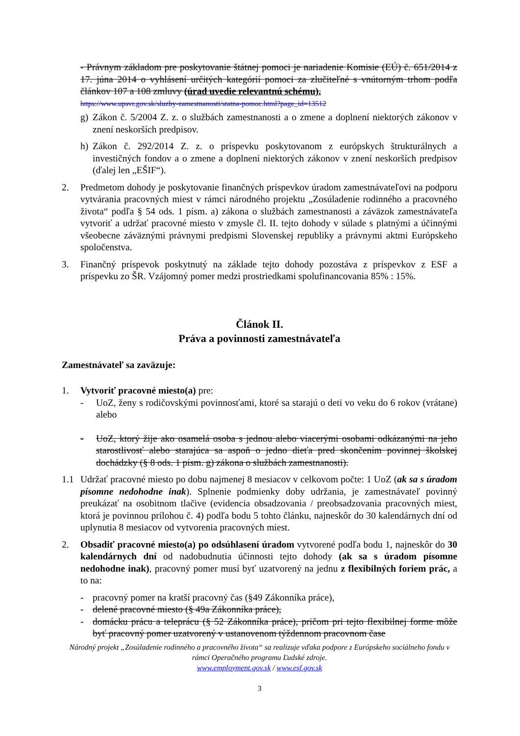- Právnym základom pre poskytovanie štátnej pomoci je nariadenie Komisie (EÚ) č. 651/2014 z 17. júna 2014 o vyhlásení určitých kategórií pomoci za zlučiteľné s vnútorným trhom podľa článkov 107 a 108 zmluvy (úrad uvedie relevantnú schému).
https://www.upsvr.gov.sk/sluzby-zamestnanosti/statna-pomoc.html?page_id=13512
g) Zákon č. 5/2004 Z. z. o službách zamestnanosti a o zmene a doplnení niektorých zákonov v znení neskorších predpisov.
h) Zákon č. 292/2014 Z. z. o príspevku poskytovanom z európskych štrukturálnych a investičných fondov a o zmene a doplnení niektorých zákonov v znení neskorších predpisov (ďalej len „EŠIF“).
2. Predmetom dohody je poskytovanie finančných príspevkov úradom zamestnávateľovi na podporu vytvárania pracovných miest v rámci národného projektu „Zosúladenie rodinného a pracovného života“ podľa § 54 ods. 1 písm. a) zákona o službách zamestnanosti a záväzok zamestnávateľa vytvoriť a udržať pracovné miesto v zmysle čl. II. tejto dohody v súlade s platnými a účinnými všeobecne záväznými právnymi predpismi Slovenskej republiky a právnymi aktmi Európskeho spoločenstva.
3. Finančný príspevok poskytnutý na základe tejto dohody pozostáva z príspevkov z ESF a príspevku zo ŠR. Vzájomný pomer medzi prostriedkami spolufinancovania 85% : 15%.
Článok II.
Práva a povinnosti zamestnávateľa
Zamestnávateľ sa zaväzuje:
1. Vytvoriť pracovné miesto(a) pre:
- UoZ, ženy s rodičovskými povinnosťami, ktoré sa starajú o deti vo veku do 6 rokov (vrátane) alebo
- UoZ, ktorý žije ako osamelá osoba s jednou alebo viacerými osobami odkázanými na jeho starostlivosť alebo starajúca sa aspoň o jedno dieťa pred skončením povinnej školskej dochádzky (§ 8 ods. 1 písm. g) zákona o službách zamestnanosti).
1.1 Udržať pracovné miesto po dobu najmenej 8 mesiacov v celkovom počte: 1 UoZ (ak sa s úradom písomne nedohodne inak). Splnenie podmienky doby udržania, je zamestnávateľ povinný preukázať na osobitnom tlačive (evidencia obsadzovania / preobsadzovania pracovných miest, ktorá je povinnou prílohou č. 4) podľa bodu 5 tohto článku, najneskôr do 30 kalendárnych dní od uplynutia 8 mesiacov od vytvorenia pracovných miest.
2. Obsadiť pracovné miesto(a) po odsúhlasení úradom vytvorené podľa bodu 1, najneskôr do 30 kalendárnych dní od nadobudnutia účinnosti tejto dohody (ak sa s úradom písomne nedohodne inak), pracovný pomer musí byť uzatvorený na jednu z flexibilných foriem prác, a to na:
- pracovný pomer na kratší pracovný čas (§49 Zákonníka práce),
- delené pracovné miesto (§ 49a Zákonníka práce),
- domácku prácu a teleprácu (§ 52 Zákonníka práce), pričom pri tejto flexibilnej forme môže byť pracovný pomer uzatvorený v ustanovenom týždennom pracovnom čase
Národný projekt „Zosúladenie rodinného a pracovného života“ sa realizuje vďaka podpore z Európskeho sociálneho fondu v rámci Operačného programu Ľudské zdroje.
www.employment.gov.sk / www.esf.gov.sk
3